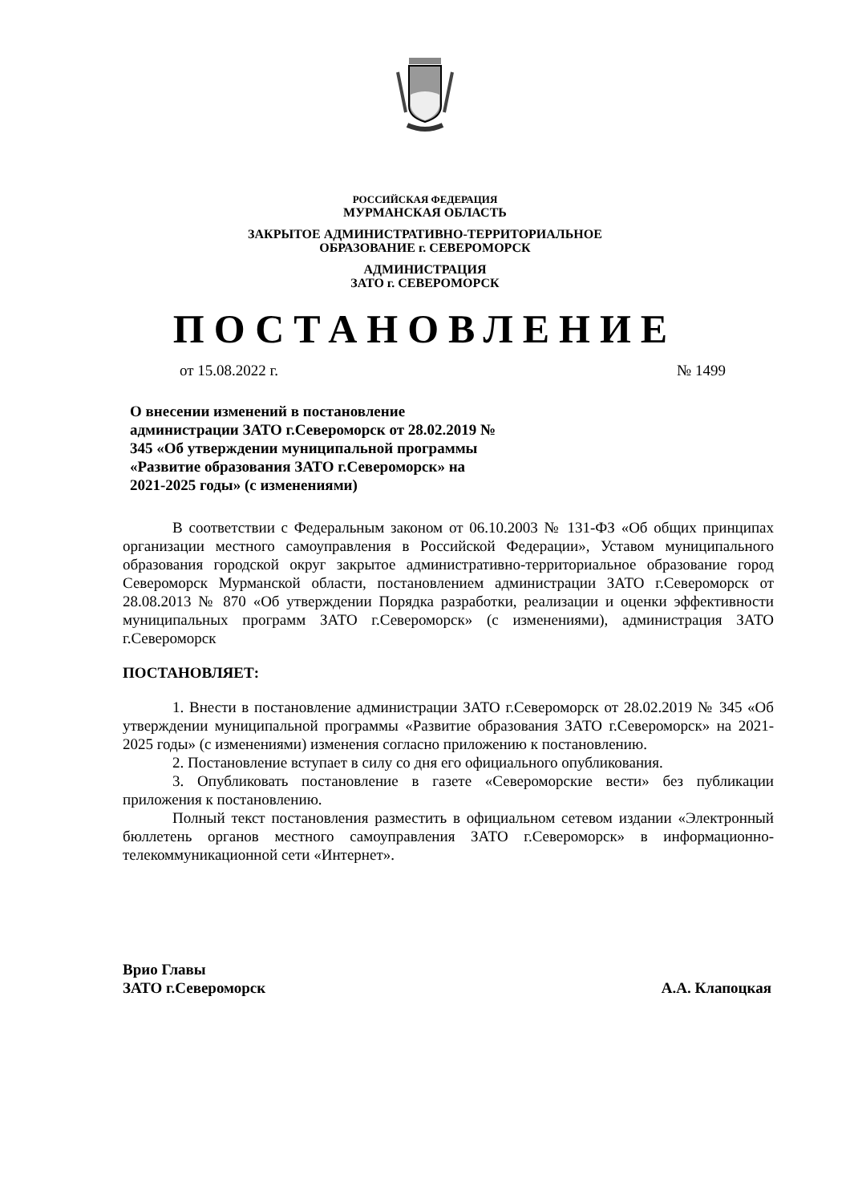РОССИЙСКАЯ ФЕДЕРАЦИЯ
МУРМАНСКАЯ ОБЛАСТЬ
ЗАКРЫТОЕ АДМИНИСТРАТИВНО-ТЕРРИТОРИАЛЬНОЕ
ОБРАЗОВАНИЕ г. СЕВЕРОМОРСК
АДМИНИСТРАЦИЯ
ЗАТО г. СЕВЕРОМОРСК
ПОСТАНОВЛЕНИЕ
от 15.08.2022 г. № 1499
О внесении изменений в постановление администрации ЗАТО г.Североморск от 28.02.2019 № 345 «Об утверждении муниципальной программы «Развитие образования ЗАТО г.Североморск» на 2021-2025 годы» (с изменениями)
В соответствии с Федеральным законом от 06.10.2003 № 131-ФЗ «Об общих принципах организации местного самоуправления в Российской Федерации», Уставом муниципального образования городской округ закрытое административно-территориальное образование город Североморск Мурманской области, постановлением администрации ЗАТО г.Североморск от 28.08.2013 № 870 «Об утверждении Порядка разработки, реализации и оценки эффективности муниципальных программ ЗАТО г.Североморск» (с изменениями), администрация ЗАТО г.Североморск
ПОСТАНОВЛЯЕТ:
1. Внести в постановление администрации ЗАТО г.Североморск от 28.02.2019 № 345 «Об утверждении муниципальной программы «Развитие образования ЗАТО г.Североморск» на 2021-2025 годы» (с изменениями) изменения согласно приложению к постановлению.
2. Постановление вступает в силу со дня его официального опубликования.
3. Опубликовать постановление в газете «Североморские вести» без публикации приложения к постановлению.
Полный текст постановления разместить в официальном сетевом издании «Электронный бюллетень органов местного самоуправления ЗАТО г.Североморск» в информационно-телекоммуникационной сети «Интернет».
Врио Главы
ЗАТО г.Североморск
А.А. Клапоцкая